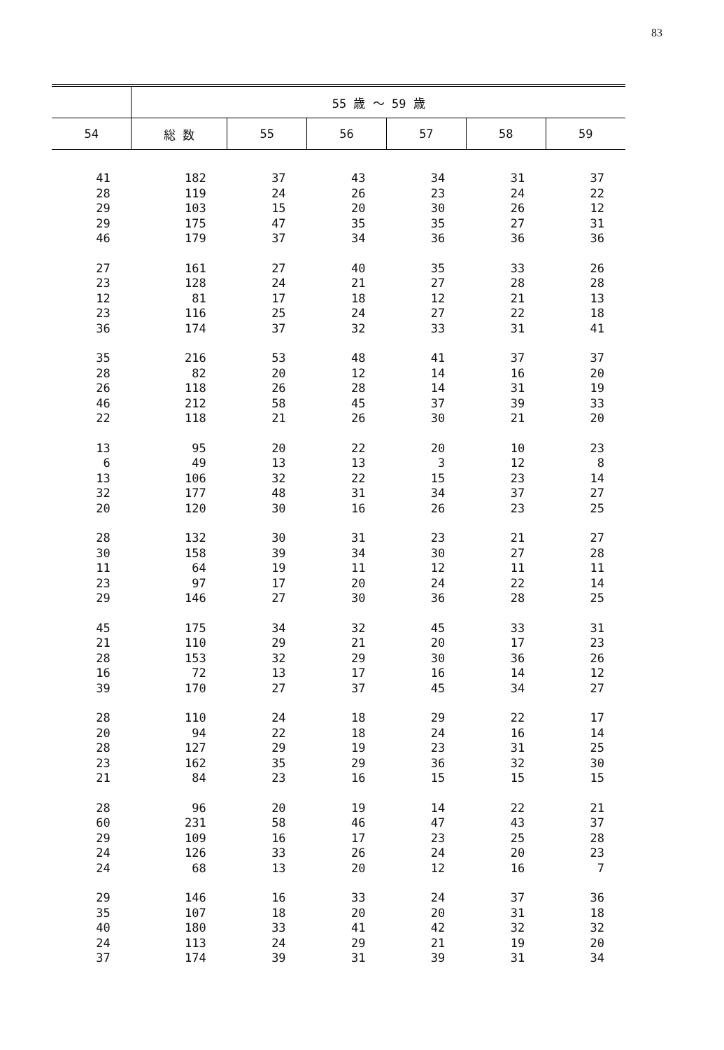83
| | 55 歳 ～ 59 歳 | | | | | |
| --- | --- | --- | --- | --- | --- | --- |
| 54 | 総 数 | 55 | 56 | 57 | 58 | 59 |
| 41 | 182 | 37 | 43 | 34 | 31 | 37 |
| 28 | 119 | 24 | 26 | 23 | 24 | 22 |
| 29 | 103 | 15 | 20 | 30 | 26 | 12 |
| 29 | 175 | 47 | 35 | 35 | 27 | 31 |
| 46 | 179 | 37 | 34 | 36 | 36 | 36 |
| 27 | 161 | 27 | 40 | 35 | 33 | 26 |
| 23 | 128 | 24 | 21 | 27 | 28 | 28 |
| 12 | 81 | 17 | 18 | 12 | 21 | 13 |
| 23 | 116 | 25 | 24 | 27 | 22 | 18 |
| 36 | 174 | 37 | 32 | 33 | 31 | 41 |
| 35 | 216 | 53 | 48 | 41 | 37 | 37 |
| 28 | 82 | 20 | 12 | 14 | 16 | 20 |
| 26 | 118 | 26 | 28 | 14 | 31 | 19 |
| 46 | 212 | 58 | 45 | 37 | 39 | 33 |
| 22 | 118 | 21 | 26 | 30 | 21 | 20 |
| 13 | 95 | 20 | 22 | 20 | 10 | 23 |
| 6 | 49 | 13 | 13 | 3 | 12 | 8 |
| 13 | 106 | 32 | 22 | 15 | 23 | 14 |
| 32 | 177 | 48 | 31 | 34 | 37 | 27 |
| 20 | 120 | 30 | 16 | 26 | 23 | 25 |
| 28 | 132 | 30 | 31 | 23 | 21 | 27 |
| 30 | 158 | 39 | 34 | 30 | 27 | 28 |
| 11 | 64 | 19 | 11 | 12 | 11 | 11 |
| 23 | 97 | 17 | 20 | 24 | 22 | 14 |
| 29 | 146 | 27 | 30 | 36 | 28 | 25 |
| 45 | 175 | 34 | 32 | 45 | 33 | 31 |
| 21 | 110 | 29 | 21 | 20 | 17 | 23 |
| 28 | 153 | 32 | 29 | 30 | 36 | 26 |
| 16 | 72 | 13 | 17 | 16 | 14 | 12 |
| 39 | 170 | 27 | 37 | 45 | 34 | 27 |
| 28 | 110 | 24 | 18 | 29 | 22 | 17 |
| 20 | 94 | 22 | 18 | 24 | 16 | 14 |
| 28 | 127 | 29 | 19 | 23 | 31 | 25 |
| 23 | 162 | 35 | 29 | 36 | 32 | 30 |
| 21 | 84 | 23 | 16 | 15 | 15 | 15 |
| 28 | 96 | 20 | 19 | 14 | 22 | 21 |
| 60 | 231 | 58 | 46 | 47 | 43 | 37 |
| 29 | 109 | 16 | 17 | 23 | 25 | 28 |
| 24 | 126 | 33 | 26 | 24 | 20 | 23 |
| 24 | 68 | 13 | 20 | 12 | 16 | 7 |
| 29 | 146 | 16 | 33 | 24 | 37 | 36 |
| 35 | 107 | 18 | 20 | 20 | 31 | 18 |
| 40 | 180 | 33 | 41 | 42 | 32 | 32 |
| 24 | 113 | 24 | 29 | 21 | 19 | 20 |
| 37 | 174 | 39 | 31 | 39 | 31 | 34 |